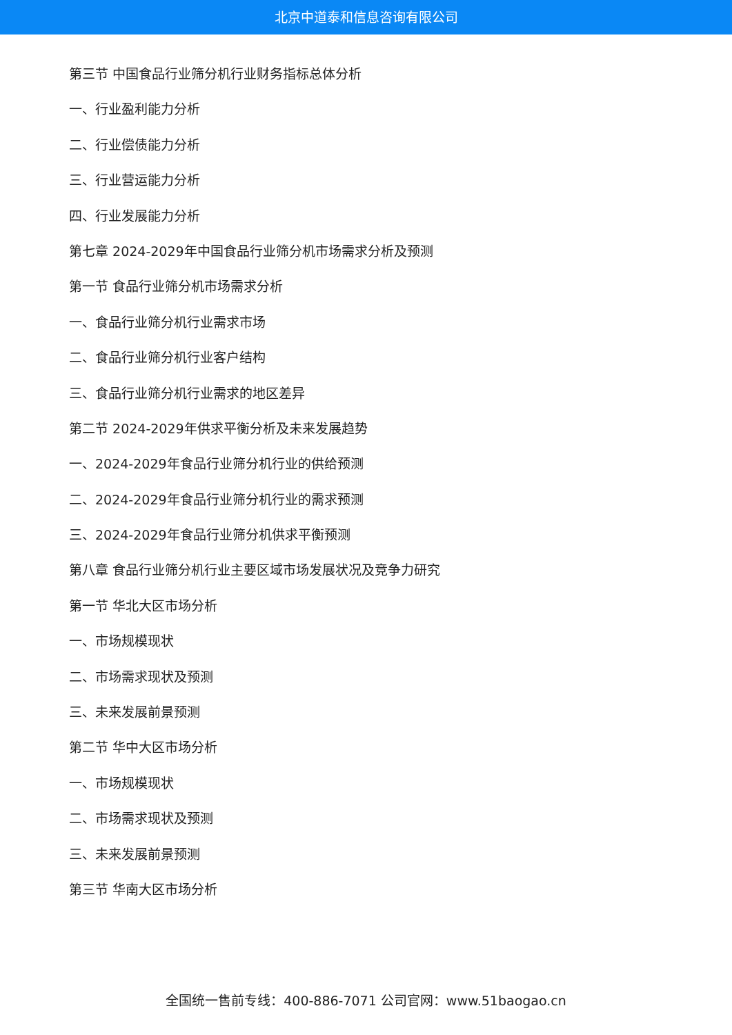北京中道泰和信息咨询有限公司
第三节 中国食品行业筛分机行业财务指标总体分析
一、行业盈利能力分析
二、行业偿债能力分析
三、行业营运能力分析
四、行业发展能力分析
第七章 2024-2029年中国食品行业筛分机市场需求分析及预测
第一节 食品行业筛分机市场需求分析
一、食品行业筛分机行业需求市场
二、食品行业筛分机行业客户结构
三、食品行业筛分机行业需求的地区差异
第二节 2024-2029年供求平衡分析及未来发展趋势
一、2024-2029年食品行业筛分机行业的供给预测
二、2024-2029年食品行业筛分机行业的需求预测
三、2024-2029年食品行业筛分机供求平衡预测
第八章 食品行业筛分机行业主要区域市场发展状况及竞争力研究
第一节 华北大区市场分析
一、市场规模现状
二、市场需求现状及预测
三、未来发展前景预测
第二节 华中大区市场分析
一、市场规模现状
二、市场需求现状及预测
三、未来发展前景预测
第三节 华南大区市场分析
全国统一售前专线：400-886-7071 公司官网：www.51baogao.cn